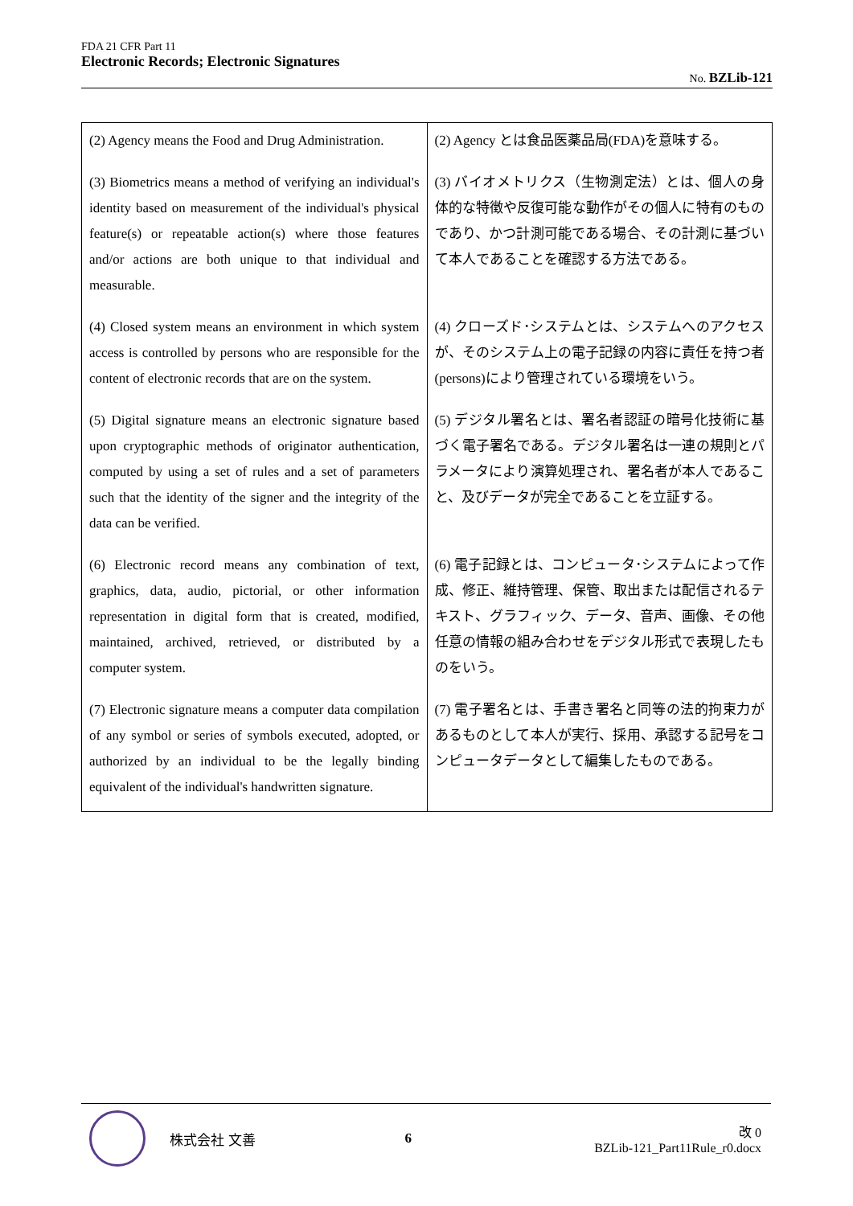FDA 21 CFR Part 11
Electronic Records; Electronic Signatures
No. BZLib-121
| (2) Agency means the Food and Drug Administration. | (2) Agency とは食品医薬品局(FDA)を意味する。 |
| (3) Biometrics means a method of verifying an individual's identity based on measurement of the individual's physical feature(s) or repeatable action(s) where those features and/or actions are both unique to that individual and measurable. | (3) バイオメトリクス（生物測定法）とは、個人の身体的な特徴や反復可能な動作がその個人に特有のものであり、かつ計測可能である場合、その計測に基づいて本人であることを確認する方法である。 |
| (4) Closed system means an environment in which system access is controlled by persons who are responsible for the content of electronic records that are on the system. | (4) クローズド･システムとは、システムへのアクセスが、そのシステム上の電子記録の内容に責任を持つ者(persons)により管理されている環境をいう。 |
| (5) Digital signature means an electronic signature based upon cryptographic methods of originator authentication, computed by using a set of rules and a set of parameters such that the identity of the signer and the integrity of the data can be verified. | (5) デジタル署名とは、署名者認証の暗号化技術に基づく電子署名である。デジタル署名は一連の規則とパラメータにより演算処理され、署名者が本人であること、及びデータが完全であることを立証する。 |
| (6) Electronic record means any combination of text, graphics, data, audio, pictorial, or other information representation in digital form that is created, modified, maintained, archived, retrieved, or distributed by a computer system. | (6) 電子記録とは、コンピュータ･システムによって作成、修正、維持管理、保管、取出または配信されるテキスト、グラフィック、データ、音声、画像、その他任意の情報の組み合わせをデジタル形式で表現したものをいう。 |
| (7) Electronic signature means a computer data compilation of any symbol or series of symbols executed, adopted, or authorized by an individual to be the legally binding equivalent of the individual's handwritten signature. | (7) 電子署名とは、手書き署名と同等の法的拘束力があるものとして本人が実行、採用、承認する記号をコンピュータデータとして編集したものである。 |
株式会社 文善 6
改 0
BZLib-121_Part11Rule_r0.docx